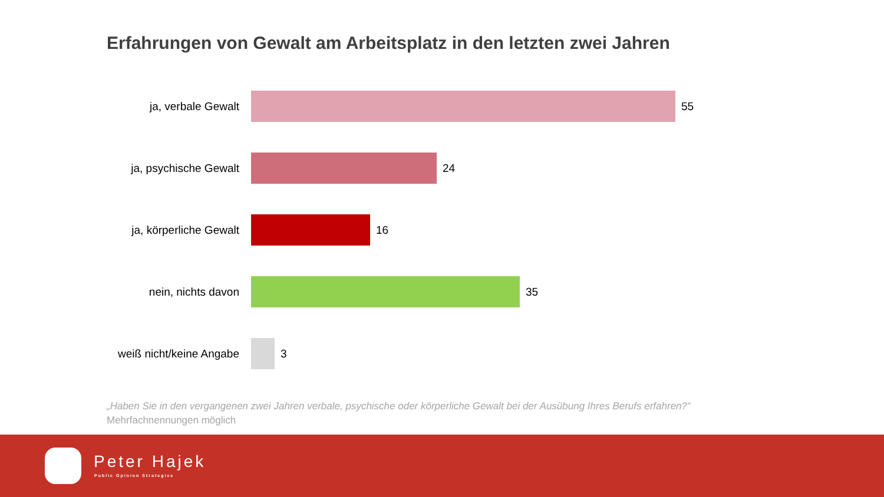Erfahrungen von Gewalt am Arbeitsplatz in den letzten zwei Jahren
ja, verbale Gewalt 55
ja, psychische Gewalt 24
ja, körperliche Gewalt 16
nein, nichts davon 35
weiß nicht/keine Angabe
3
„Haben Sie in den vergangenen zwei Jahren verbale, psychische oder körperliche Gewalt bei der Ausübung Ihres Berufs erfahren?“
Mehrfachnennungen möglich
Peter Hajek
Public Opinion Strategies